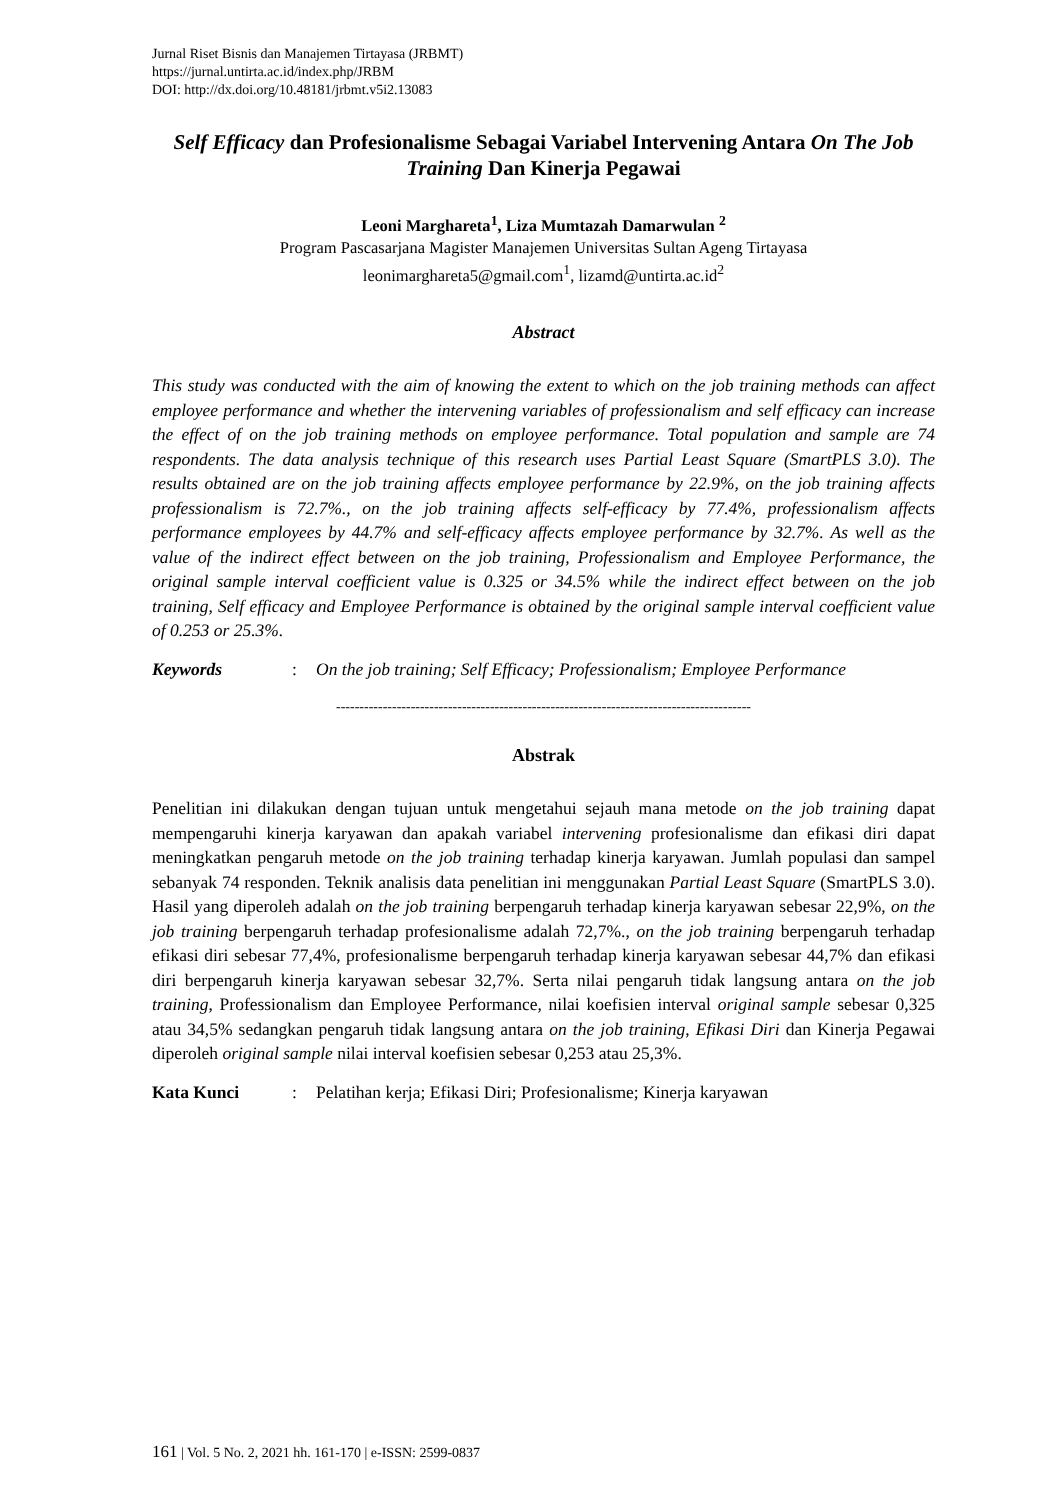Jurnal Riset Bisnis dan Manajemen Tirtayasa (JRBMT)
https://jurnal.untirta.ac.id/index.php/JRBM
DOI: http://dx.doi.org/10.48181/jrbmt.v5i2.13083
Self Efficacy dan Profesionalisme Sebagai Variabel Intervening Antara On The Job Training Dan Kinerja Pegawai
Leoni Marghareta<sup>1</sup>, Liza Mumtazah Damarwulan <sup>2</sup>
Program Pascasarjana Magister Manajemen Universitas Sultan Ageng Tirtayasa
leonimarghareta5@gmail.com<sup>1</sup>, lizamd@untirta.ac.id<sup>2</sup>
Abstract
This study was conducted with the aim of knowing the extent to which on the job training methods can affect employee performance and whether the intervening variables of professionalism and self efficacy can increase the effect of on the job training methods on employee performance. Total population and sample are 74 respondents. The data analysis technique of this research uses Partial Least Square (SmartPLS 3.0). The results obtained are on the job training affects employee performance by 22.9%, on the job training affects professionalism is 72.7%., on the job training affects self-efficacy by 77.4%, professionalism affects performance employees by 44.7% and self-efficacy affects employee performance by 32.7%. As well as the value of the indirect effect between on the job training, Professionalism and Employee Performance, the original sample interval coefficient value is 0.325 or 34.5% while the indirect effect between on the job training, Self efficacy and Employee Performance is obtained by the original sample interval coefficient value of 0.253 or 25.3%.
Keywords : On the job training; Self Efficacy; Professionalism; Employee Performance
-----------------------------------------------------------------------------------------
Abstrak
Penelitian ini dilakukan dengan tujuan untuk mengetahui sejauh mana metode on the job training dapat mempengaruhi kinerja karyawan dan apakah variabel intervening profesionalisme dan efikasi diri dapat meningkatkan pengaruh metode on the job training terhadap kinerja karyawan. Jumlah populasi dan sampel sebanyak 74 responden. Teknik analisis data penelitian ini menggunakan Partial Least Square (SmartPLS 3.0). Hasil yang diperoleh adalah on the job training berpengaruh terhadap kinerja karyawan sebesar 22,9%, on the job training berpengaruh terhadap profesionalisme adalah 72,7%., on the job training berpengaruh terhadap efikasi diri sebesar 77,4%, profesionalisme berpengaruh terhadap kinerja karyawan sebesar 44,7% dan efikasi diri berpengaruh kinerja karyawan sebesar 32,7%. Serta nilai pengaruh tidak langsung antara on the job training, Professionalism dan Employee Performance, nilai koefisien interval original sample sebesar 0,325 atau 34,5% sedangkan pengaruh tidak langsung antara on the job training, Efikasi Diri dan Kinerja Pegawai diperoleh original sample nilai interval koefisien sebesar 0,253 atau 25,3%.
Kata Kunci : Pelatihan kerja; Efikasi Diri; Profesionalisme; Kinerja karyawan
161 | Vol. 5 No. 2, 2021 hh. 161-170 | e-ISSN: 2599-0837